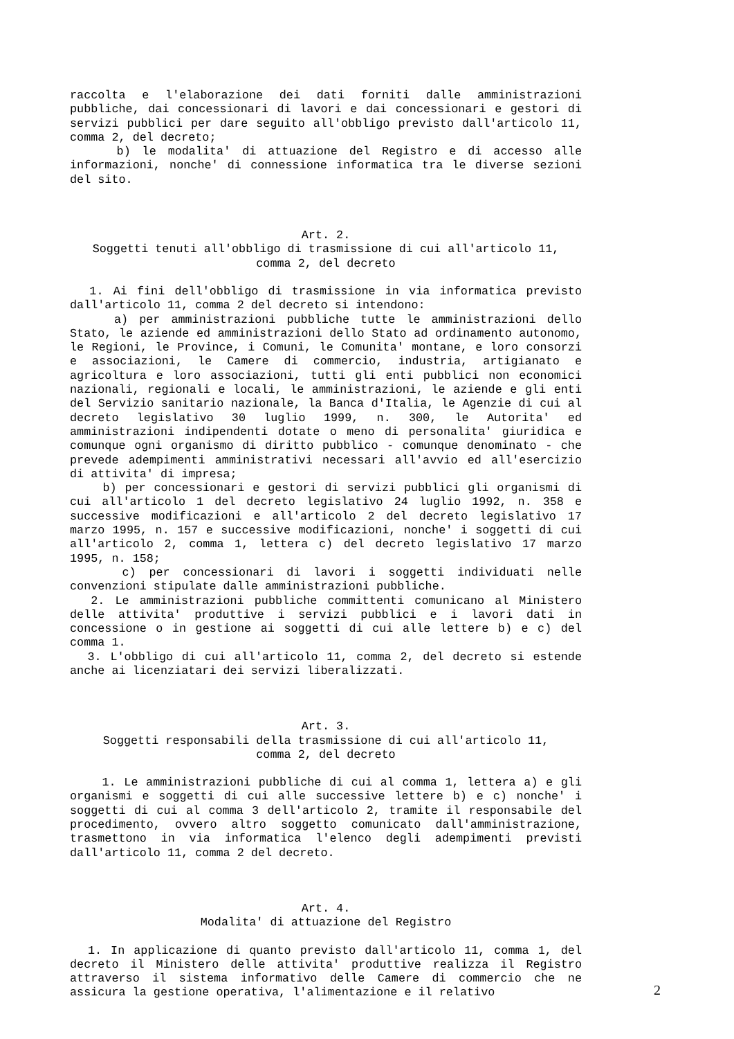raccolta e l'elaborazione dei dati forniti dalle amministrazioni pubbliche, dai concessionari di lavori e dai concessionari e gestori di servizi pubblici per dare seguito all'obbligo previsto dall'articolo 11, comma 2, del decreto;
b) le modalita' di attuazione del Registro e di accesso alle informazioni, nonche' di connessione informatica tra le diverse sezioni del sito.
Art. 2.
Soggetti tenuti all'obbligo di trasmissione di cui all'articolo 11,
comma 2, del decreto
1. Ai fini dell'obbligo di trasmissione in via informatica previsto dall'articolo 11, comma 2 del decreto si intendono:
a) per amministrazioni pubbliche tutte le amministrazioni dello Stato, le aziende ed amministrazioni dello Stato ad ordinamento autonomo, le Regioni, le Province, i Comuni, le Comunita' montane, e loro consorzi e associazioni, le Camere di commercio, industria, artigianato e agricoltura e loro associazioni, tutti gli enti pubblici non economici nazionali, regionali e locali, le amministrazioni, le aziende e gli enti del Servizio sanitario nazionale, la Banca d'Italia, le Agenzie di cui al decreto legislativo 30 luglio 1999, n. 300, le Autorita' ed amministrazioni indipendenti dotate o meno di personalita' giuridica e comunque ogni organismo di diritto pubblico - comunque denominato - che prevede adempimenti amministrativi necessari all'avvio ed all'esercizio di attivita' di impresa;
b) per concessionari e gestori di servizi pubblici gli organismi di cui all'articolo 1 del decreto legislativo 24 luglio 1992, n. 358 e successive modificazioni e all'articolo 2 del decreto legislativo 17 marzo 1995, n. 157 e successive modificazioni, nonche' i soggetti di cui all'articolo 2, comma 1, lettera c) del decreto legislativo 17 marzo 1995, n. 158;
c) per concessionari di lavori i soggetti individuati nelle convenzioni stipulate dalle amministrazioni pubbliche.
2. Le amministrazioni pubbliche committenti comunicano al Ministero delle attivita' produttive i servizi pubblici e i lavori dati in concessione o in gestione ai soggetti di cui alle lettere b) e c) del comma 1.
3. L'obbligo di cui all'articolo 11, comma 2, del decreto si estende anche ai licenziatari dei servizi liberalizzati.
Art. 3.
Soggetti responsabili della trasmissione di cui all'articolo 11,
comma 2, del decreto
1. Le amministrazioni pubbliche di cui al comma 1, lettera a) e gli organismi e soggetti di cui alle successive lettere b) e c) nonche' i soggetti di cui al comma 3 dell'articolo 2, tramite il responsabile del procedimento, ovvero altro soggetto comunicato dall'amministrazione, trasmettono in via informatica l'elenco degli adempimenti previsti dall'articolo 11, comma 2 del decreto.
Art. 4.
Modalita' di attuazione del Registro
1. In applicazione di quanto previsto dall'articolo 11, comma 1, del decreto il Ministero delle attivita' produttive realizza il Registro attraverso il sistema informativo delle Camere di commercio che ne assicura la gestione operativa, l'alimentazione e il relativo
2